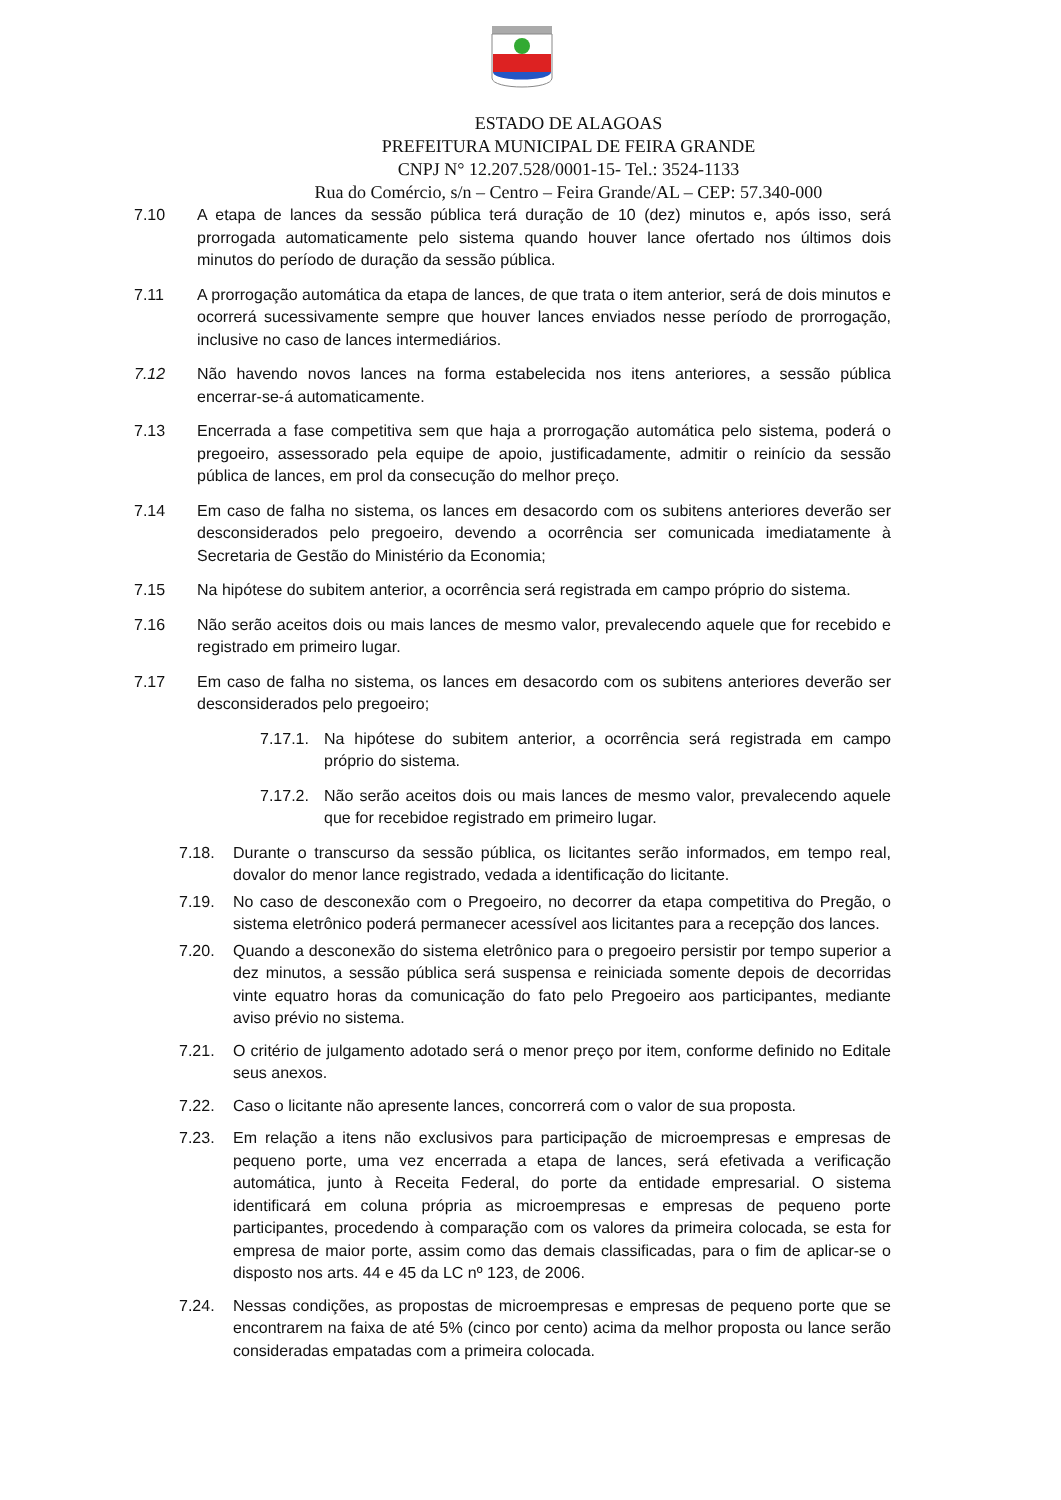ESTADO DE ALAGOAS
PREFEITURA MUNICIPAL DE FEIRA GRANDE
CNPJ N° 12.207.528/0001-15- Tel.: 3524-1133
Rua do Comércio, s/n – Centro – Feira Grande/AL – CEP: 57.340-000
7.10 A etapa de lances da sessão pública terá duração de 10 (dez) minutos e, após isso, será prorrogada automaticamente pelo sistema quando houver lance ofertado nos últimos dois minutos do período de duração da sessão pública.
7.11 A prorrogação automática da etapa de lances, de que trata o item anterior, será de dois minutos e ocorrerá sucessivamente sempre que houver lances enviados nesse período de prorrogação, inclusive no caso de lances intermediários.
7.12 Não havendo novos lances na forma estabelecida nos itens anteriores, a sessão pública encerrar-se-á automaticamente.
7.13 Encerrada a fase competitiva sem que haja a prorrogação automática pelo sistema, poderá o pregoeiro, assessorado pela equipe de apoio, justificadamente, admitir o reinício da sessão pública de lances, em prol da consecução do melhor preço.
7.14 Em caso de falha no sistema, os lances em desacordo com os subitens anteriores deverão ser desconsiderados pelo pregoeiro, devendo a ocorrência ser comunicada imediatamente à Secretaria de Gestão do Ministério da Economia;
7.15 Na hipótese do subitem anterior, a ocorrência será registrada em campo próprio do sistema.
7.16 Não serão aceitos dois ou mais lances de mesmo valor, prevalecendo aquele que for recebido e registrado em primeiro lugar.
7.17 Em caso de falha no sistema, os lances em desacordo com os subitens anteriores deverão ser desconsiderados pelo pregoeiro;
7.17.1. Na hipótese do subitem anterior, a ocorrência será registrada em campo próprio do sistema.
7.17.2. Não serão aceitos dois ou mais lances de mesmo valor, prevalecendo aquele que for recebidoe registrado em primeiro lugar.
7.18. Durante o transcurso da sessão pública, os licitantes serão informados, em tempo real, dovalor do menor lance registrado, vedada a identificação do licitante.
7.19. No caso de desconexão com o Pregoeiro, no decorrer da etapa competitiva do Pregão, o sistema eletrônico poderá permanecer acessível aos licitantes para a recepção dos lances.
7.20. Quando a desconexão do sistema eletrônico para o pregoeiro persistir por tempo superior a dez minutos, a sessão pública será suspensa e reiniciada somente depois de decorridas vinte equatro horas da comunicação do fato pelo Pregoeiro aos participantes, mediante aviso prévio no sistema.
7.21. O critério de julgamento adotado será o menor preço por item, conforme definido no Editale seus anexos.
7.22. Caso o licitante não apresente lances, concorrerá com o valor de sua proposta.
7.23. Em relação a itens não exclusivos para participação de microempresas e empresas de pequeno porte, uma vez encerrada a etapa de lances, será efetivada a verificação automática, junto à Receita Federal, do porte da entidade empresarial. O sistema identificará em coluna própria as microempresas e empresas de pequeno porte participantes, procedendo à comparação com os valores da primeira colocada, se esta for empresa de maior porte, assim como das demais classificadas, para o fim de aplicar-se o disposto nos arts. 44 e 45 da LC nº 123, de 2006.
7.24. Nessas condições, as propostas de microempresas e empresas de pequeno porte que se encontrarem na faixa de até 5% (cinco por cento) acima da melhor proposta ou lance serão consideradas empatadas com a primeira colocada.